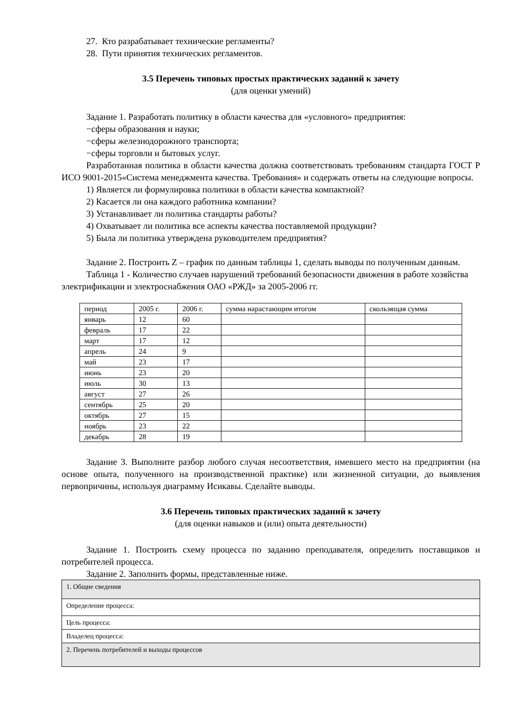27. Кто разрабатывает технические регламенты?
28. Пути принятия технических регламентов.
3.5 Перечень типовых простых практических заданий к зачету
(для оценки умений)
Задание 1. Разработать политику в области качества для «условного» предприятия:
−сферы образования и науки;
−сферы железнодорожного транспорта;
−сферы торговли и бытовых услуг.
Разработанная политика в области качества должна соответствовать требованиям стандарта ГОСТ Р ИСО 9001-2015«Система менеджмента качества. Требования» и содержать ответы на следующие вопросы.
1) Является ли формулировка политики в области качества компактной?
2) Касается ли она каждого работника компании?
3) Устанавливает ли политика стандарты работы?
4) Охватывает ли политика все аспекты качества поставляемой продукции?
5) Была ли политика утверждена руководителем предприятия?
Задание 2. Построить Z – график по данным таблицы 1, сделать выводы по полученным данным.
Таблица 1 - Количество случаев нарушений требований безопасности движения в работе хозяйства электрификации и электроснабжения ОАО «РЖД» за 2005-2006 гг.
| период | 2005 г. | 2006 г. | сумма нарастающим итогом | скользящая сумма |
| январь | 12 | 60 | | |
| февраль | 17 | 22 | | |
| март | 17 | 12 | | |
| апрель | 24 | 9 | | |
| май | 23 | 17 | | |
| июнь | 23 | 20 | | |
| июль | 30 | 13 | | |
| август | 27 | 26 | | |
| сентябрь | 25 | 20 | | |
| октябрь | 27 | 15 | | |
| ноябрь | 23 | 22 | | |
| декабрь | 28 | 19 | | |
Задание 3. Выполните разбор любого случая несоответствия, имевшего место на предприятии (на основе опыта, полученного на производственной практике) или жизненной ситуации, до выявления первопричины, используя диаграмму Исикавы. Сделайте выводы.
3.6 Перечень типовых практических заданий к зачету
(для оценки навыков и (или) опыта деятельности)
Задание 1. Построить схему процесса по заданию преподавателя, определить поставщиков и потребителей процесса.
Задание 2. Заполнить формы, представленные ниже.
| 1. Общие сведения |
| Определение процесса: |
| Цель процесса: |
| Владелец процесса: |
| 2. Перечень потребителей и выходы процессов |